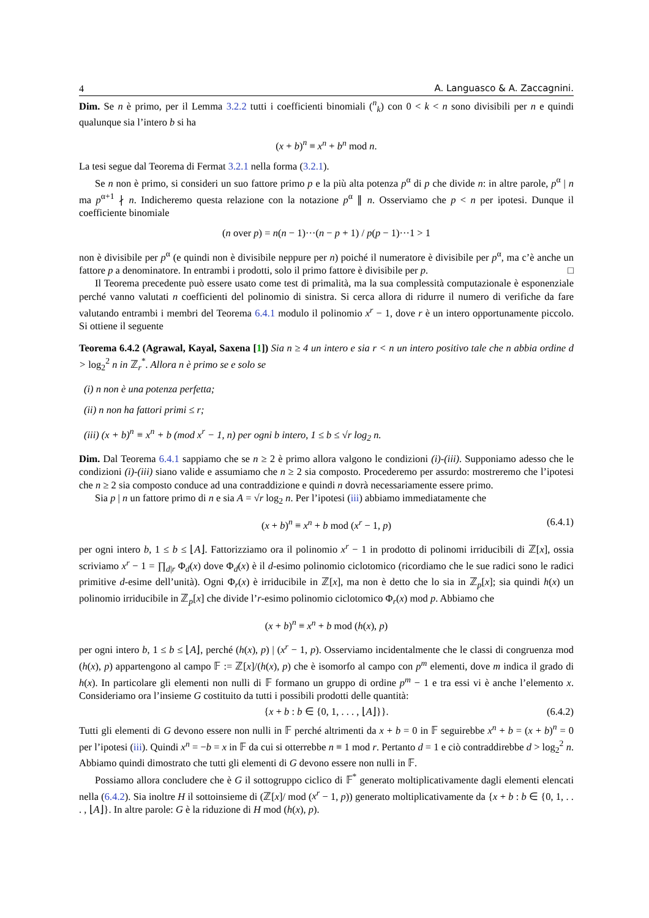4 A. Languasco & A. Zaccagnini.
Dim. Se n è primo, per il Lemma 3.2.2 tutti i coefficienti binomiali (<sup>n</sup><sub>k</sub>) con 0 < k < n sono divisibili per n e quindi qualunque sia l’intero b si ha
(x + b)<sup>n</sup> ≡ x<sup>n</sup> + b<sup>n</sup> mod n.
La tesi segue dal Teorema di Fermat 3.2.1 nella forma (3.2.1).
Se n non è primo, si consideri un suo fattore primo p e la più alta potenza p<sup>α</sup> di p che divide n: in altre parole, p<sup>α</sup> | n ma p<sup>α+1</sup> ∤ n. Indicheremo questa relazione con la notazione p<sup>α</sup> ∥ n. Osserviamo che p < n per ipotesi. Dunque il coefficiente binomiale
(n over p) = n(n − 1)···(n − p + 1) / p(p − 1)···1 > 1
non è divisibile per p<sup>α</sup> (e quindi non è divisibile neppure per n) poiché il numeratore è divisibile per p<sup>α</sup>, ma c’è anche un fattore p a denominatore. In entrambi i prodotti, solo il primo fattore è divisibile per p. □
Il Teorema precedente può essere usato come test di primalità, ma la sua complessità computazionale è esponenziale perché vanno valutati n coefficienti del polinomio di sinistra. Si cerca allora di ridurre il numero di verifiche da fare valutando entrambi i membri del Teorema 6.4.1 modulo il polinomio x<sup>r</sup> − 1, dove r è un intero opportunamente piccolo. Si ottiene il seguente
Teorema 6.4.2 (Agrawal, Kayal, Saxena [1]) Sia n ≥ 4 un intero e sia r < n un intero positivo tale che n abbia ordine d > log<sub>2</sub><sup>2</sup> n in ℤ<sub>r</sub><sup>*</sup>. Allora n è primo se e solo se
(i) n non è una potenza perfetta;
(ii) n non ha fattori primi ≤ r;
(iii) (x + b)<sup>n</sup> ≡ x<sup>n</sup> + b (mod x<sup>r</sup> − 1, n) per ogni b intero, 1 ≤ b ≤ √r log<sub>2</sub> n.
Dim. Dal Teorema 6.4.1 sappiamo che se n ≥ 2 è primo allora valgono le condizioni (i)-(iii). Supponiamo adesso che le condizioni (i)-(iii) siano valide e assumiamo che n ≥ 2 sia composto. Procederemo per assurdo: mostreremo che l’ipotesi che n ≥ 2 sia composto conduce ad una contraddizione e quindi n dovrà necessariamente essere primo.
Sia p | n un fattore primo di n e sia A = √r log<sub>2</sub> n. Per l’ipotesi (iii) abbiamo immediatamente che
(x + b)<sup>n</sup> ≡ x<sup>n</sup> + b mod (x<sup>r</sup> − 1, p) (6.4.1)
per ogni intero b, 1 ≤ b ≤ ⌊A⌋. Fattorizziamo ora il polinomio x<sup>r</sup> − 1 in prodotto di polinomi irriducibili di ℤ[x], ossia scriviamo x<sup>r</sup> − 1 = ∏<sub>d|r</sub> Φ<sub>d</sub>(x) dove Φ<sub>d</sub>(x) è il d-esimo polinomio ciclotomico (ricordiamo che le sue radici sono le radici primitive d-esime dell’unità). Ogni Φ<sub>r</sub>(x) è irriducibile in ℤ[x], ma non è detto che lo sia in ℤ<sub>p</sub>[x]; sia quindi h(x) un polinomio irriducibile in ℤ<sub>p</sub>[x] che divide l’r-esimo polinomio ciclotomico Φ<sub>r</sub>(x) mod p. Abbiamo che
(x + b)<sup>n</sup> ≡ x<sup>n</sup> + b mod (h(x), p)
per ogni intero b, 1 ≤ b ≤ ⌊A⌋, perché (h(x), p) | (x<sup>r</sup> − 1, p). Osserviamo incidentalmente che le classi di congruenza mod (h(x), p) appartengono al campo 𝔽 := ℤ[x]/(h(x), p) che è isomorfo al campo con p<sup>m</sup> elementi, dove m indica il grado di h(x). In particolare gli elementi non nulli di 𝔽 formano un gruppo di ordine p<sup>m</sup> − 1 e tra essi vi è anche l’elemento x. Consideriamo ora l’insieme G costituito da tutti i possibili prodotti delle quantità:
{x + b : b ∈ {0, 1, . . . , ⌊A⌋}}. (6.4.2)
Tutti gli elementi di G devono essere non nulli in 𝔽 perché altrimenti da x + b = 0 in 𝔽 seguirebbe x<sup>n</sup> + b = (x + b)<sup>n</sup> = 0 per l’ipotesi (iii). Quindi x<sup>n</sup> = −b = x in 𝔽 da cui si otterrebbe n ≡ 1 mod r. Pertanto d = 1 e ciò contraddirebbe d > log<sub>2</sub><sup>2</sup> n. Abbiamo quindi dimostrato che tutti gli elementi di G devono essere non nulli in 𝔽.
Possiamo allora concludere che è G il sottogruppo ciclico di 𝔽<sup>*</sup> generato moltiplicativamente dagli elementi elencati nella (6.4.2). Sia inoltre H il sottoinsieme di (ℤ[x]/ mod (x<sup>r</sup> − 1, p)) generato moltiplicativamente da {x + b : b ∈ {0, 1, . . . , ⌊A⌋}. In altre parole: G è la riduzione di H mod (h(x), p).